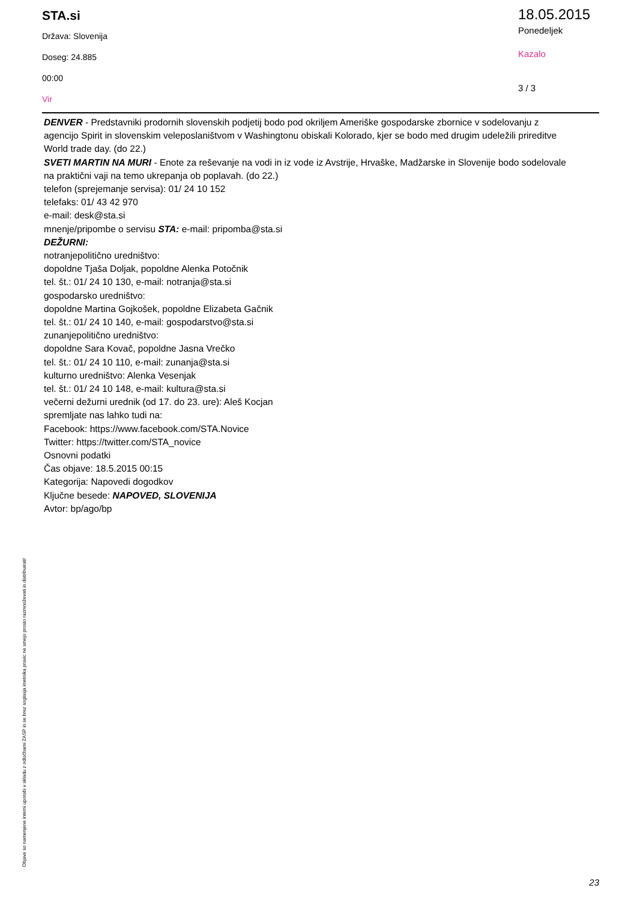STA.si
Država: Slovenija
Doseg: 24.885
00:00
Vir
18.05.2015
Ponedeljek
Kazalo
3 / 3
DENVER - Predstavniki prodornih slovenskih podjetij bodo pod okriljem Ameriške gospodarske zbornice v sodelovanju z agencijo Spirit in slovenskim veleposlaništvom v Washingtonu obiskali Kolorado, kjer se bodo med drugim udeležili prireditve World trade day. (do 22.)
SVETI MARTIN NA MURI - Enote za reševanje na vodi in iz vode iz Avstrije, Hrvaške, Madžarske in Slovenije bodo sodelovale na praktični vaji na temo ukrepanja ob poplavah. (do 22.)
telefon (sprejemanje servisa): 01/ 24 10 152
telefaks: 01/ 43 42 970
e-mail: desk@sta.si
mnenje/pripombe o servisu STA: e-mail: pripomba@sta.si
DEŽURNI:
notranjepolitično uredništvo:
dopoldne Tjaša Doljak, popoldne Alenka Potočnik
tel. št.: 01/ 24 10 130, e-mail: notranja@sta.si
gospodarsko uredništvo:
dopoldne Martina Gojkošek, popoldne Elizabeta Gačnik
tel. št.: 01/ 24 10 140, e-mail: gospodarstvo@sta.si
zunanjepolitično uredništvo:
dopoldne Sara Kovač, popoldne Jasna Vrečko
tel. št.: 01/ 24 10 110, e-mail: zunanja@sta.si
kulturno uredništvo: Alenka Vesenjak
tel. št.: 01/ 24 10 148, e-mail: kultura@sta.si
večerni dežurni urednik (od 17. do 23. ure): Aleš Kocjan
spremljate nas lahko tudi na:
Facebook: https://www.facebook.com/STA.Novice
Twitter: https://twitter.com/STA_novice
Osnovni podatki
Čas objave: 18.5.2015 00:15
Kategorija: Napovedi dogodkov
Ključne besede: NAPOVED, SLOVENIJA
Avtor: bp/ago/bp
Objave so namenjene interni uporabi v skladu z odločbami ZASP in se brez soglasja imetnika pravic ne smejo prosto razmnoževati in distribuirati!
23